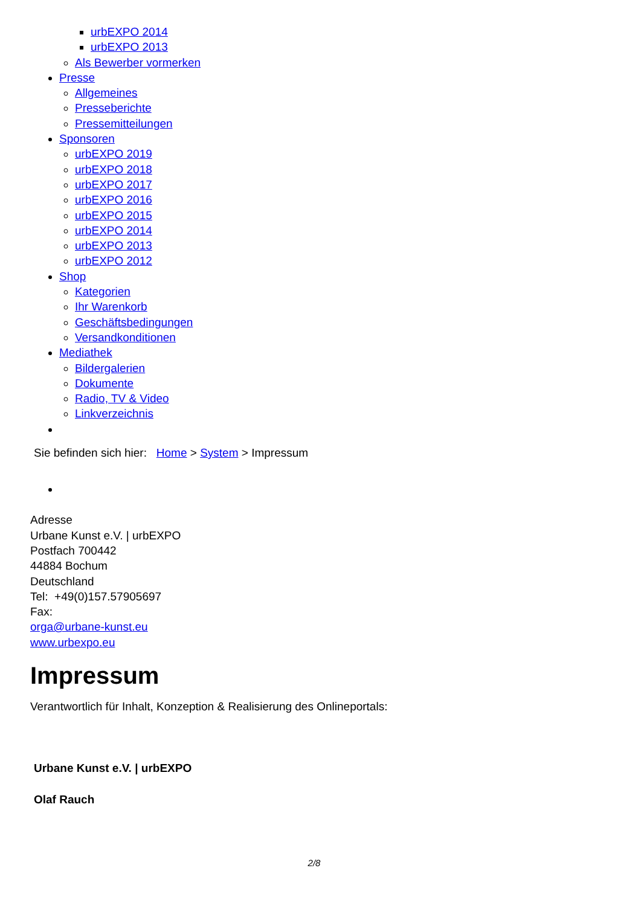urbEXPO 2014
urbEXPO 2013
Als Bewerber vormerken
Presse
Allgemeines
Presseberichte
Pressemitteilungen
Sponsoren
urbEXPO 2019
urbEXPO 2018
urbEXPO 2017
urbEXPO 2016
urbEXPO 2015
urbEXPO 2014
urbEXPO 2013
urbEXPO 2012
Shop
Kategorien
Ihr Warenkorb
Geschäftsbedingungen
Versandkonditionen
Mediathek
Bildergalerien
Dokumente
Radio, TV & Video
Linkverzeichnis
Sie befinden sich hier: Home > System > Impressum
Adresse
Urbane Kunst e.V. | urbEXPO
Postfach 700442
44884 Bochum
Deutschland
Tel: +49(0)157.57905697
Fax:
orga@urbane-kunst.eu
www.urbexpo.eu
Impressum
Verantwortlich für Inhalt, Konzeption & Realisierung des Onlineportals:
Urbane Kunst e.V. | urbEXPO
Olaf Rauch
2/8